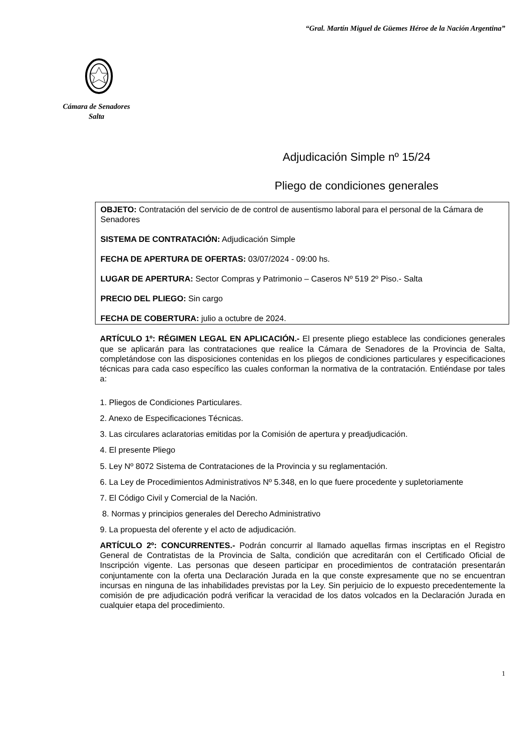“Gral. Martín Miguel de Güemes Héroe de la Nación Argentina”
Cámara de Senadores
Salta
Adjudicación Simple nº 15/24
Pliego de condiciones generales
OBJETO: Contratación del servicio de de control de ausentismo laboral para el personal de la Cámara de Senadores
SISTEMA DE CONTRATACIÓN: Adjudicación Simple
FECHA DE APERTURA DE OFERTAS: 03/07/2024 - 09:00 hs.
LUGAR DE APERTURA: Sector Compras y Patrimonio – Caseros Nº 519 2º Piso.- Salta
PRECIO DEL PLIEGO: Sin cargo
FECHA DE COBERTURA: julio a octubre de 2024.
ARTÍCULO 1º: RÉGIMEN LEGAL EN APLICACIÓN.- El presente pliego establece las condiciones generales que se aplicarán para las contrataciones que realice la Cámara de Senadores de la Provincia de Salta, completándose con las disposiciones contenidas en los pliegos de condiciones particulares y especificaciones técnicas para cada caso específico las cuales conforman la normativa de la contratación. Entiéndase por tales a:
1. Pliegos de Condiciones Particulares.
2. Anexo de Especificaciones Técnicas.
3. Las circulares aclaratorias emitidas por la Comisión de apertura y preadjudicación.
4. El presente Pliego
5. Ley Nº 8072 Sistema de Contrataciones de la Provincia y su reglamentación.
6. La Ley de Procedimientos Administrativos Nº 5.348, en lo que fuere procedente y supletoriamente
7. El Código Civil y Comercial de la Nación.
8. Normas y principios generales del Derecho Administrativo
9. La propuesta del oferente y el acto de adjudicación.
ARTÍCULO 2º: CONCURRENTES.- Podrán concurrir al llamado aquellas firmas inscriptas en el Registro General de Contratistas de la Provincia de Salta, condición que acreditarán con el Certificado Oficial de Inscripción vigente. Las personas que deseen participar en procedimientos de contratación presentarán conjuntamente con la oferta una Declaración Jurada en la que conste expresamente que no se encuentran incursas en ninguna de las inhabilidades previstas por la Ley. Sin perjuicio de lo expuesto precedentemente la comisión de pre adjudicación podrá verificar la veracidad de los datos volcados en la Declaración Jurada en cualquier etapa del procedimiento.
1